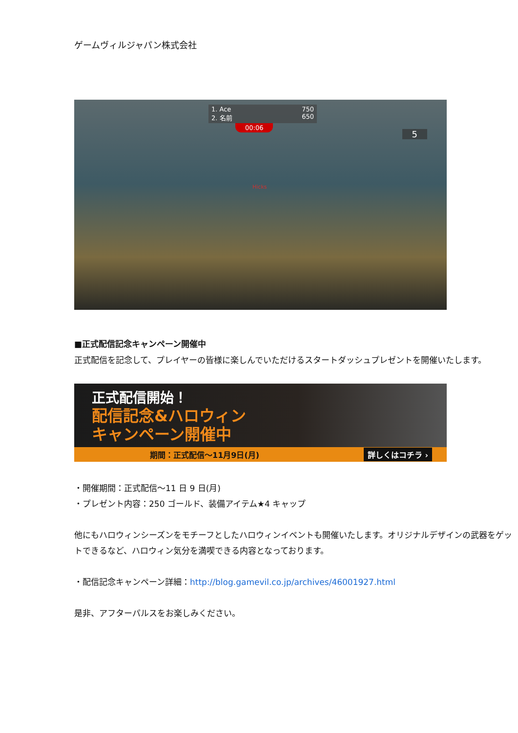ゲームヴィルジャパン株式会社
1. Ace 750
2. 名前 650
00:06
5
Hicks
■正式配信記念キャンペーン開催中
正式配信を記念して、プレイヤーの皆様に楽しんでいただけるスタートダッシュプレゼントを開催いたします。
正式配信開始！
配信記念&ハロウィン
キャンペーン開催中
期間：正式配信～11月9日(月) 詳しくはコチラ ›
・開催期間：正式配信～11 日 9 日(月)
・プレゼント内容：250 ゴールド、装備アイテム★4 キャップ
他にもハロウィンシーズンをモチーフとしたハロウィンイベントも開催いたします。オリジナルデザインの武器をゲットできるなど、ハロウィン気分を満喫できる内容となっております。
・配信記念キャンペーン詳細：http://blog.gamevil.co.jp/archives/46001927.html
是非、アフターパルスをお楽しみください。